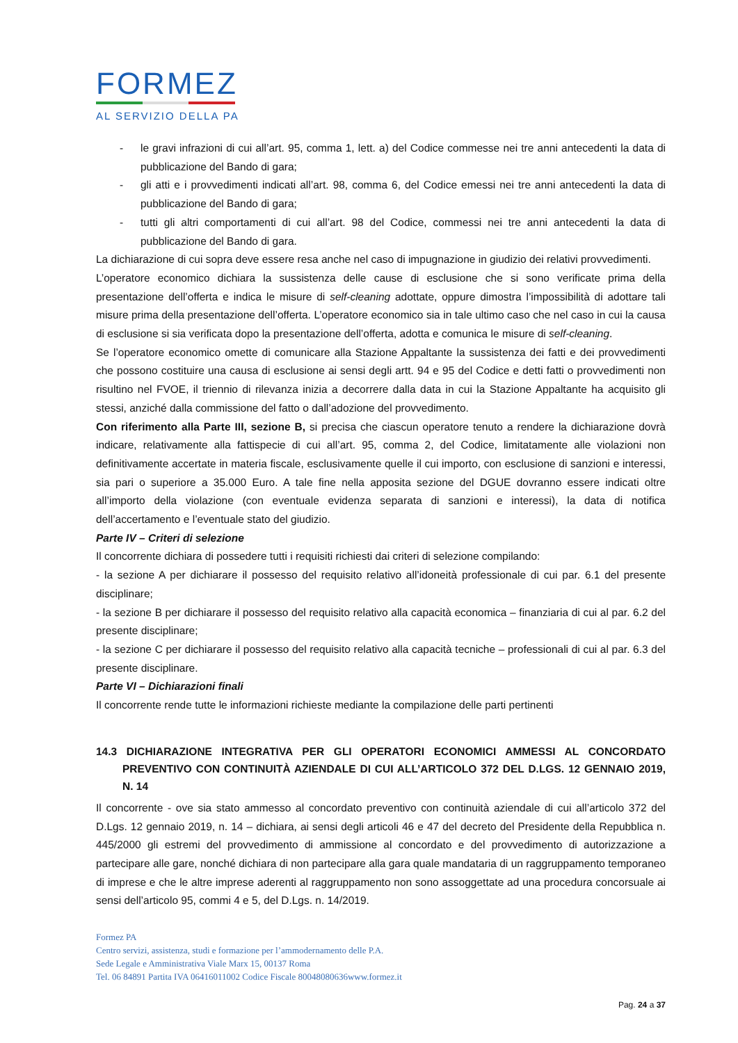FORMEZ
AL SERVIZIO DELLA PA
- le gravi infrazioni di cui all’art. 95, comma 1, lett. a) del Codice commesse nei tre anni antecedenti la data di pubblicazione del Bando di gara;
- gli atti e i provvedimenti indicati all’art. 98, comma 6, del Codice emessi nei tre anni antecedenti la data di pubblicazione del Bando di gara;
- tutti gli altri comportamenti di cui all’art. 98 del Codice, commessi nei tre anni antecedenti la data di pubblicazione del Bando di gara.
La dichiarazione di cui sopra deve essere resa anche nel caso di impugnazione in giudizio dei relativi provvedimenti.
L’operatore economico dichiara la sussistenza delle cause di esclusione che si sono verificate prima della presentazione dell’offerta e indica le misure di self-cleaning adottate, oppure dimostra l’impossibilità di adottare tali misure prima della presentazione dell’offerta. L’operatore economico sia in tale ultimo caso che nel caso in cui la causa di esclusione si sia verificata dopo la presentazione dell’offerta, adotta e comunica le misure di self-cleaning.
Se l’operatore economico omette di comunicare alla Stazione Appaltante la sussistenza dei fatti e dei provvedimenti che possono costituire una causa di esclusione ai sensi degli artt. 94 e 95 del Codice e detti fatti o provvedimenti non risultino nel FVOE, il triennio di rilevanza inizia a decorrere dalla data in cui la Stazione Appaltante ha acquisito gli stessi, anziché dalla commissione del fatto o dall’adozione del provvedimento.
Con riferimento alla Parte III, sezione B, si precisa che ciascun operatore tenuto a rendere la dichiarazione dovrà indicare, relativamente alla fattispecie di cui all’art. 95, comma 2, del Codice, limitatamente alle violazioni non definitivamente accertate in materia fiscale, esclusivamente quelle il cui importo, con esclusione di sanzioni e interessi, sia pari o superiore a 35.000 Euro. A tale fine nella apposita sezione del DGUE dovranno essere indicati oltre all’importo della violazione (con eventuale evidenza separata di sanzioni e interessi), la data di notifica dell’accertamento e l’eventuale stato del giudizio.
Parte IV – Criteri di selezione
Il concorrente dichiara di possedere tutti i requisiti richiesti dai criteri di selezione compilando:
- la sezione A per dichiarare il possesso del requisito relativo all’idoneità professionale di cui par. 6.1 del presente disciplinare;
- la sezione B per dichiarare il possesso del requisito relativo alla capacità economica – finanziaria di cui al par. 6.2 del presente disciplinare;
- la sezione C per dichiarare il possesso del requisito relativo alla capacità tecniche – professionali di cui al par. 6.3 del presente disciplinare.
Parte VI – Dichiarazioni finali
Il concorrente rende tutte le informazioni richieste mediante la compilazione delle parti pertinenti
14.3 DICHIARAZIONE INTEGRATIVA PER GLI OPERATORI ECONOMICI AMMESSI AL CONCORDATO PREVENTIVO CON CONTINUITÀ AZIENDALE DI CUI ALL’ARTICOLO 372 DEL D.LGS. 12 GENNAIO 2019, N. 14
Il concorrente - ove sia stato ammesso al concordato preventivo con continuità aziendale di cui all’articolo 372 del D.Lgs. 12 gennaio 2019, n. 14 – dichiara, ai sensi degli articoli 46 e 47 del decreto del Presidente della Repubblica n. 445/2000 gli estremi del provvedimento di ammissione al concordato e del provvedimento di autorizzazione a partecipare alle gare, nonché dichiara di non partecipare alla gara quale mandataria di un raggruppamento temporaneo di imprese e che le altre imprese aderenti al raggruppamento non sono assoggettate ad una procedura concorsuale ai sensi dell’articolo 95, commi 4 e 5, del D.Lgs. n. 14/2019.
Formez PA
Centro servizi, assistenza, studi e formazione per l’ammodernamento delle P.A.
Sede Legale e Amministrativa Viale Marx 15, 00137 Roma
Tel. 06 84891 Partita IVA 06416011002 Codice Fiscale 80048080636www.formez.it
Pag. 24 a 37